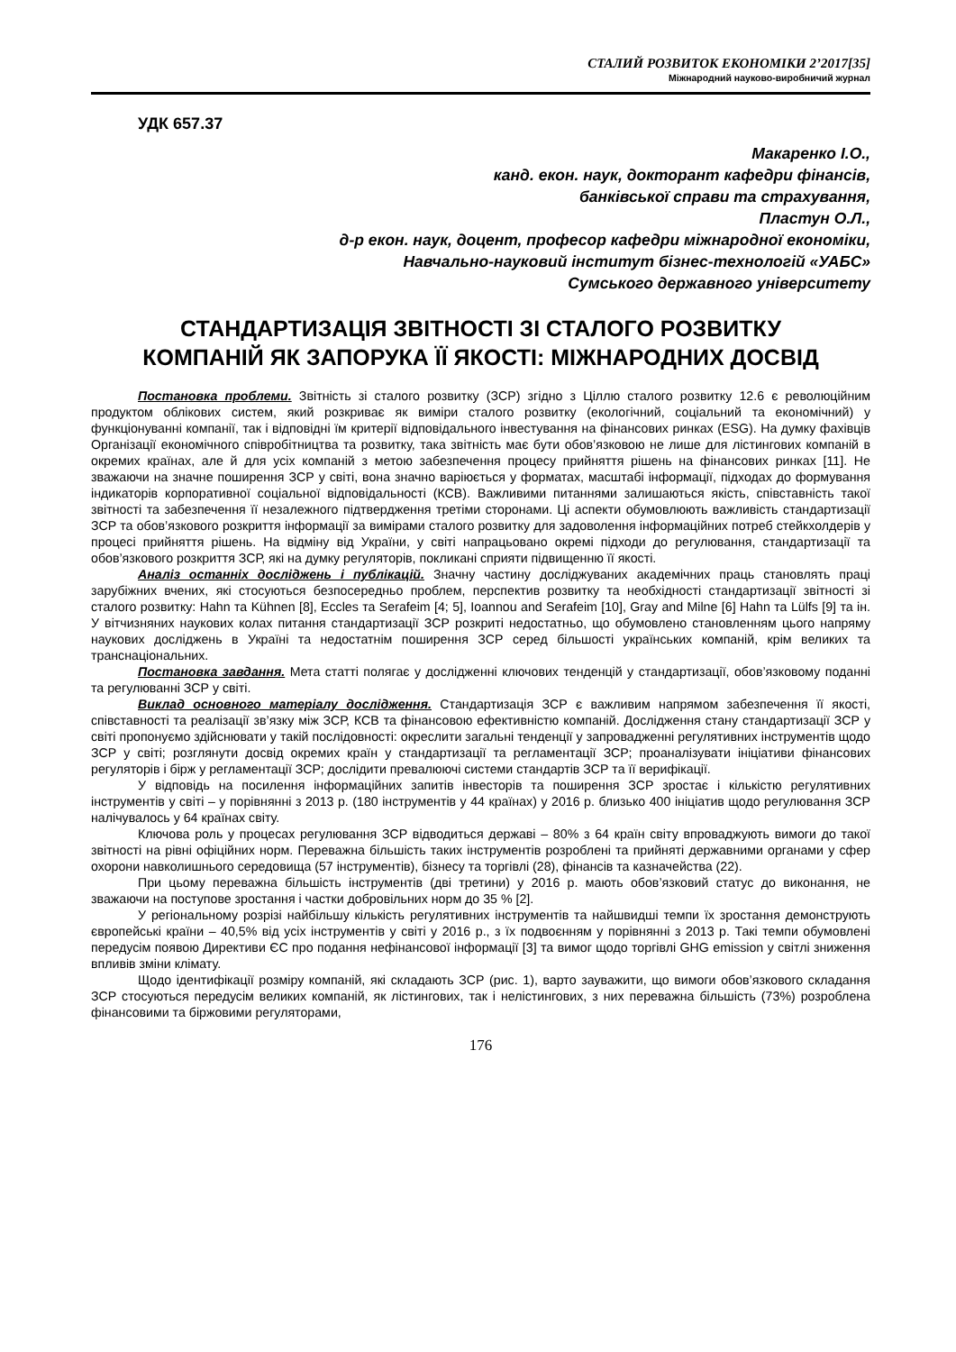СТАЛИЙ РОЗВИТОК ЕКОНОМІКИ 2’2017[35]
Міжнародний науково-виробничий журнал
УДК 657.37
Макаренко І.О.,
канд. екон. наук, докторант кафедри фінансів,
банківської справи та страхування,
Пластун О.Л.,
д-р екон. наук, доцент, професор кафедри міжнародної економіки,
Навчально-науковий інститут бізнес-технологій «УАБС»
Сумського державного університету
СТАНДАРТИЗАЦІЯ ЗВІТНОСТІ ЗІ СТАЛОГО РОЗВИТКУ
КОМПАНІЙ ЯК ЗАПОРУКА ЇЇ ЯКОСТІ: МІЖНАРОДНИХ ДОСВІД
Постановка проблеми. Звітність зі сталого розвитку (ЗСР) згідно з Ціллю сталого розвитку 12.6 є революційним продуктом облікових систем, який розкриває як виміри сталого розвитку (екологічний, соціальний та економічний) у функціонуванні компанії, так і відповідні їм критерії відповідального інвестування на фінансових ринках (ESG). На думку фахівців Організації економічного співробітництва та розвитку, така звітність має бути обов’язковою не лише для лістингових компаній в окремих країнах, але й для усіх компаній з метою забезпечення процесу прийняття рішень на фінансових ринках [11]. Не зважаючи на значне поширення ЗСР у світі, вона значно варіюється у форматах, масштабі інформації, підходах до формування індикаторів корпоративної соціальної відповідальності (КСВ). Важливими питаннями залишаються якість, співставність такої звітності та забезпечення її незалежного підтвердження третіми сторонами. Ці аспекти обумовлюють важливість стандартизації ЗСР та обов’язкового розкриття інформації за вимірами сталого розвитку для задоволення інформаційних потреб стейкхолдерів у процесі прийняття рішень. На відміну від України, у світі напрацьовано окремі підходи до регулювання, стандартизації та обов’язкового розкриття ЗСР, які на думку регуляторів, покликані сприяти підвищенню її якості.
Аналіз останніх досліджень і публікацій. Значну частину досліджуваних академічних праць становлять праці зарубіжних вчених, які стосуються безпосередньо проблем, перспектив розвитку та необхідності стандартизації звітності зі сталого розвитку: Hahn та Kühnen [8], Eccles та Serafeim [4; 5], Ioannou and Serafeim [10], Gray and Milne [6] Hahn та Lülfs [9] та ін. У вітчизняних наукових колах питання стандартизації ЗСР розкриті недостатньо, що обумовлено становленням цього напряму наукових досліджень в Україні та недостатнім поширення ЗСР серед більшості українських компаній, крім великих та транснаціональних.
Постановка завдання. Мета статті полягає у дослідженні ключових тенденцій у стандартизації, обов’язковому поданні та регулюванні ЗСР у світі.
Виклад основного матеріалу дослідження. Стандартизація ЗСР є важливим напрямом забезпечення її якості, співставності та реалізації зв’язку між ЗСР, КСВ та фінансовою ефективністю компаній. Дослідження стану стандартизації ЗСР у світі пропонуємо здійснювати у такій послідовності: окреслити загальні тенденції у запровадженні регулятивних інструментів щодо ЗСР у світі; розглянути досвід окремих країн у стандартизації та регламентації ЗСР; проаналізувати ініціативи фінансових регуляторів і бірж у регламентації ЗСР; дослідити превалюючі системи стандартів ЗСР та її верифікації.
У відповідь на посилення інформаційних запитів інвесторів та поширення ЗСР зростає і кількістю регулятивних інструментів у світі – у порівнянні з 2013 р. (180 інструментів у 44 країнах) у 2016 р. близько 400 ініціатив щодо регулювання ЗСР налічувалось у 64 країнах світу.
Ключова роль у процесах регулювання ЗСР відводиться державі – 80% з 64 країн світу впроваджують вимоги до такої звітності на рівні офіційних норм. Переважна більшість таких інструментів розроблені та прийняті державними органами у сфер охорони навколишнього середовища (57 інструментів), бізнесу та торгівлі (28), фінансів та казначейства (22).
При цьому переважна більшість інструментів (дві третини) у 2016 р. мають обов’язковий статус до виконання, не зважаючи на поступове зростання і частки добровільних норм до 35 % [2].
У регіональному розрізі найбільшу кількість регулятивних інструментів та найшвидші темпи їх зростання демонструють європейські країни – 40,5% від усіх інструментів у світі у 2016 р., з їх подвоєнням у порівнянні з 2013 р. Такі темпи обумовлені передусім появою Директиви ЄС про подання нефінансової інформації [3] та вимог щодо торгівлі GHG emission у світлі зниження впливів зміни клімату.
Щодо ідентифікації розміру компаній, які складають ЗСР (рис. 1), варто зауважити, що вимоги обов’язкового складання ЗСР стосуються передусім великих компаній, як лістингових, так і нелістингових, з них переважна більшість (73%) розроблена фінансовими та біржовими регуляторами,
176